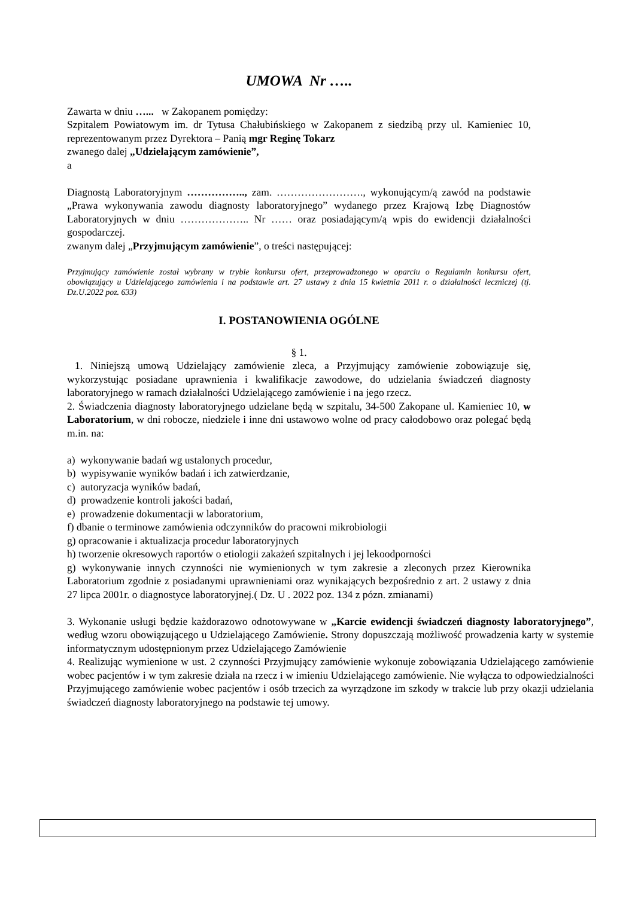UMOWA Nr …..
Zawarta w dniu …... w Zakopanem pomiędzy:
Szpitalem Powiatowym im. dr Tytusa Chałubińskiego w Zakopanem z siedzibą przy ul. Kamieniec 10, reprezentowanym przez Dyrektora – Panią mgr Reginę Tokarz
zwanego dalej „Udzielającym zamówienie”,
a
Diagnostą Laboratoryjnym …………….., zam. ……………………., wykonującym/ą zawód na podstawie „Prawa wykonywania zawodu diagnosty laboratoryjnego” wydanego przez Krajową Izbę Diagnostów Laboratoryjnych w dniu ……………….. Nr …… oraz posiadającym/ą wpis do ewidencji działalności gospodarczej.
zwanym dalej „Przyjmującym zamówienie”, o treści następującej:
Przyjmujący zamówienie został wybrany w trybie konkursu ofert, przeprowadzonego w oparciu o Regulamin konkursu ofert, obowiązujący u Udzielającego zamówienia i na podstawie art. 27 ustawy z dnia 15 kwietnia 2011 r. o działalności leczniczej (tj. Dz.U.2022 poz. 633)
I. POSTANOWIENIA OGÓLNE
§ 1.
1. Niniejszą umową Udzielający zamówienie zleca, a Przyjmujący zamówienie zobowiązuje się, wykorzystując posiadane uprawnienia i kwalifikacje zawodowe, do udzielania świadczeń diagnosty laboratoryjnego w ramach działalności Udzielającego zamówienie i na jego rzecz.
2. Świadczenia diagnosty laboratoryjnego udzielane będą w szpitalu, 34-500 Zakopane ul. Kamieniec 10, w Laboratorium, w dni robocze, niedziele i inne dni ustawowo wolne od pracy całodobowo oraz polegać będą m.in. na:
a) wykonywanie badań wg ustalonych procedur,
b) wypisywanie wyników badań i ich zatwierdzanie,
c) autoryzacja wyników badań,
d) prowadzenie kontroli jakości badań,
e) prowadzenie dokumentacji w laboratorium,
f) dbanie o terminowe zamówienia odczynników do pracowni mikrobiologii
g) opracowanie i aktualizacja procedur laboratoryjnych
h) tworzenie okresowych raportów o etiologii zakażeń szpitalnych i jej lekoodporności
g) wykonywanie innych czynności nie wymienionych w tym zakresie a zleconych przez Kierownika Laboratorium zgodnie z posiadanymi uprawnieniami oraz wynikających bezpośrednio z art. 2 ustawy z dnia 27 lipca 2001r. o diagnostyce laboratoryjnej.( Dz. U . 2022 poz. 134 z pózn. zmianami)
3. Wykonanie usługi będzie każdorazowo odnotowywane w „Karcie ewidencji świadczeń diagnosty laboratoryjnego”, według wzoru obowiązującego u Udzielającego Zamówienie. Strony dopuszczają możliwość prowadzenia karty w systemie informatycznym udostępnionym przez Udzielającego Zamówienie
4. Realizując wymienione w ust. 2 czynności Przyjmujący zamówienie wykonuje zobowiązania Udzielającego zamówienie wobec pacjentów i w tym zakresie działa na rzecz i w imieniu Udzielającego zamówienie. Nie wyłącza to odpowiedzialności Przyjmującego zamówienie wobec pacjentów i osób trzecich za wyrządzone im szkody w trakcie lub przy okazji udzielania świadczeń diagnosty laboratoryjnego na podstawie tej umowy.